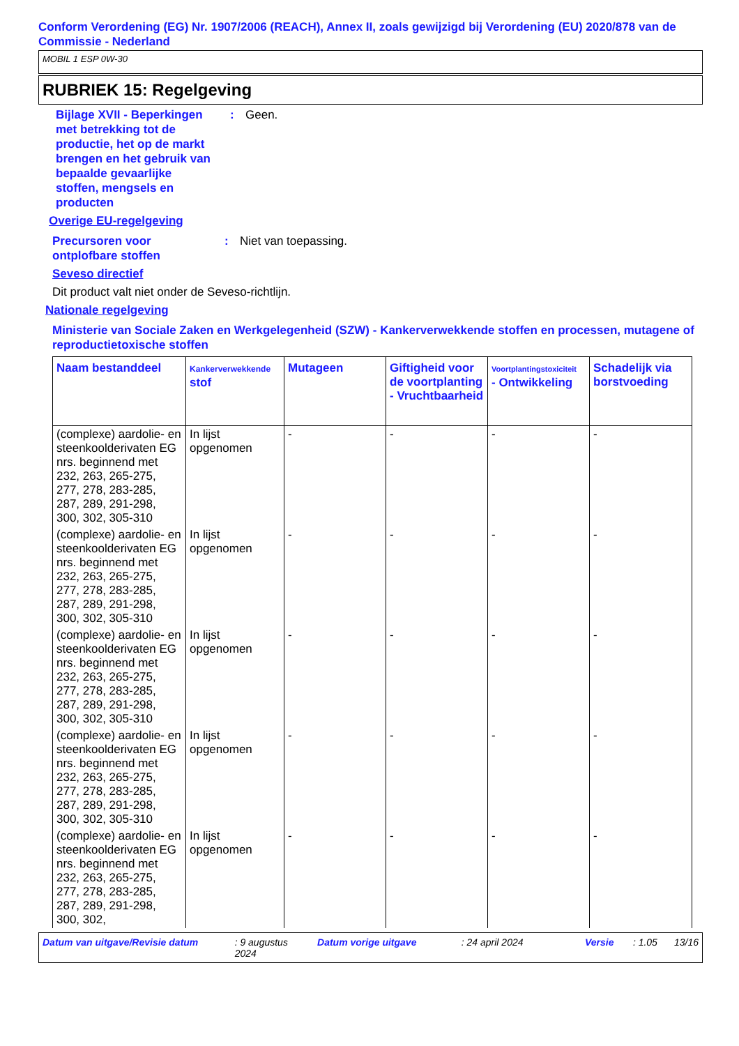Conform Verordening (EG) Nr. 1907/2006 (REACH), Annex II, zoals gewijzigd bij Verordening (EU) 2020/878 van de Commissie - Nederland
MOBIL 1 ESP 0W-30
RUBRIEK 15: Regelgeving
Bijlage XVII - Beperkingen met betrekking tot de productie, het op de markt brengen en het gebruik van bepaalde gevaarlijke stoffen, mengsels en producten
: Geen.
Overige EU-regelgeving
Precursoren voor ontplofbare stoffen
: Niet van toepassing.
Seveso directief
Dit product valt niet onder de Seveso-richtlijn.
Nationale regelgeving
Ministerie van Sociale Zaken en Werkgelegenheid (SZW) - Kankerverwekkende stoffen en processen, mutagene of reproductietoxische stoffen
| Naam bestanddeel | Kankerverwekkende stof | Mutageen | Giftigheid voor de voortplanting - Vruchtbaarheid | Voortplantingstoxiciteit - Ontwikkeling | Schadelijk via borstvoeding |
| --- | --- | --- | --- | --- | --- |
| (complexe) aardolie- en steenkoolderivaten EG nrs. beginnend met 232, 263, 265-275, 277, 278, 283-285, 287, 289, 291-298, 300, 302, 305-310 | In lijst opgenomen | - | - | - | - |
| (complexe) aardolie- en steenkoolderivaten EG nrs. beginnend met 232, 263, 265-275, 277, 278, 283-285, 287, 289, 291-298, 300, 302, 305-310 | In lijst opgenomen | - | - | - | - |
| (complexe) aardolie- en steenkoolderivaten EG nrs. beginnend met 232, 263, 265-275, 277, 278, 283-285, 287, 289, 291-298, 300, 302, 305-310 | In lijst opgenomen | - | - | - | - |
| (complexe) aardolie- en steenkoolderivaten EG nrs. beginnend met 232, 263, 265-275, 277, 278, 283-285, 287, 289, 291-298, 300, 302, 305-310 | In lijst opgenomen | - | - | - | - |
| (complexe) aardolie- en steenkoolderivaten EG nrs. beginnend met 232, 263, 265-275, 277, 278, 283-285, 287, 289, 291-298, 300, 302, | In lijst opgenomen | - | - | - | - |
Datum van uitgave/Revisie datum : 9 augustus 2024
Datum vorige uitgave : 24 april 2024 Versie : 1.05 13/16